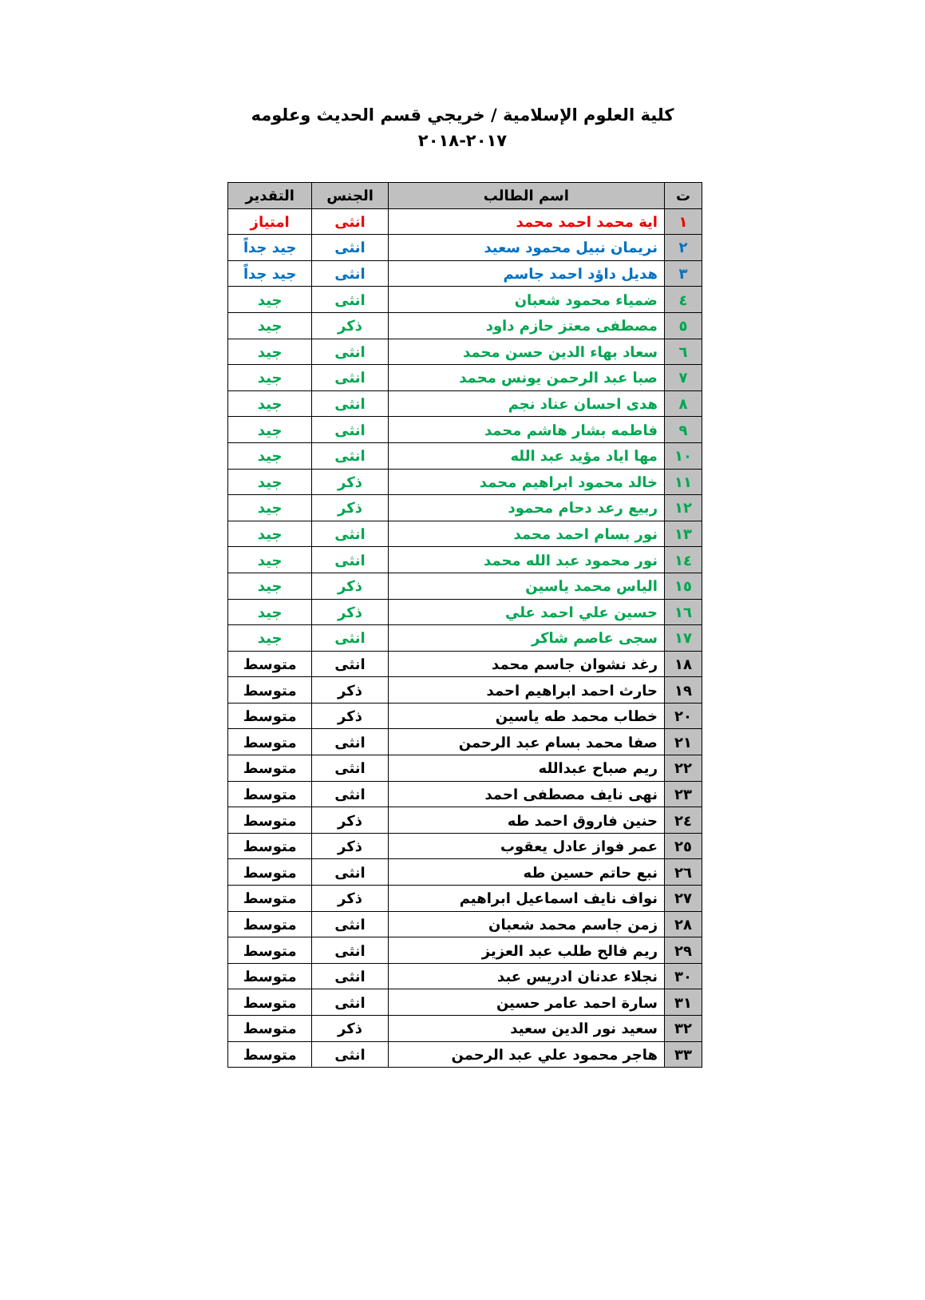كلية العلوم الإسلامية / خريجي قسم الحديث وعلومه
٢٠١٧-٢٠١٨
| ت | اسم الطالب | الجنس | التقدير |
| --- | --- | --- | --- |
| ١ | اية محمد احمد محمد | انثى | امتياز |
| ٢ | نريمان نبيل محمود سعيد | انثى | جيد جداً |
| ٣ | هديل داؤد احمد جاسم | انثى | جيد جداً |
| ٤ | ضمياء محمود شعبان | انثى | جيد |
| ٥ | مصطفى معتز حازم داود | ذكر | جيد |
| ٦ | سعاد بهاء الدين حسن محمد | انثى | جيد |
| ٧ | صبا عبد الرحمن يونس محمد | انثى | جيد |
| ٨ | هدى احسان عناد نجم | انثى | جيد |
| ٩ | فاطمه بشار هاشم محمد | انثى | جيد |
| ١٠ | مها اياد مؤيد عبد الله | انثى | جيد |
| ١١ | خالد محمود ابراهيم محمد | ذكر | جيد |
| ١٢ | ربيع رعد دحام محمود | ذكر | جيد |
| ١٣ | نور بسام احمد محمد | انثى | جيد |
| ١٤ | نور محمود عبد الله محمد | انثى | جيد |
| ١٥ | الياس محمد ياسين | ذكر | جيد |
| ١٦ | حسين علي احمد علي | ذكر | جيد |
| ١٧ | سجى عاصم شاكر | انثى | جيد |
| ١٨ | رغد نشوان جاسم محمد | انثى | متوسط |
| ١٩ | حارث احمد ابراهيم احمد | ذكر | متوسط |
| ٢٠ | خطاب محمد طه ياسين | ذكر | متوسط |
| ٢١ | صفا محمد بسام عبد الرحمن | انثى | متوسط |
| ٢٢ | ريم صباح عبدالله | انثى | متوسط |
| ٢٣ | نهى نايف مصطفى احمد | انثى | متوسط |
| ٢٤ | حنين فاروق احمد طه | ذكر | متوسط |
| ٢٥ | عمر فواز عادل يعقوب | ذكر | متوسط |
| ٢٦ | نبع حاتم حسين طه | انثى | متوسط |
| ٢٧ | نواف نايف اسماعيل ابراهيم | ذكر | متوسط |
| ٢٨ | زمن جاسم محمد شعبان | انثى | متوسط |
| ٢٩ | ريم فالح طلب عبد العزيز | انثى | متوسط |
| ٣٠ | نجلاء عدنان ادريس عبد | انثى | متوسط |
| ٣١ | سارة احمد عامر حسين | انثى | متوسط |
| ٣٢ | سعيد نور الدين سعيد | ذكر | متوسط |
| ٣٣ | هاجر محمود علي عبد الرحمن | انثى | متوسط |